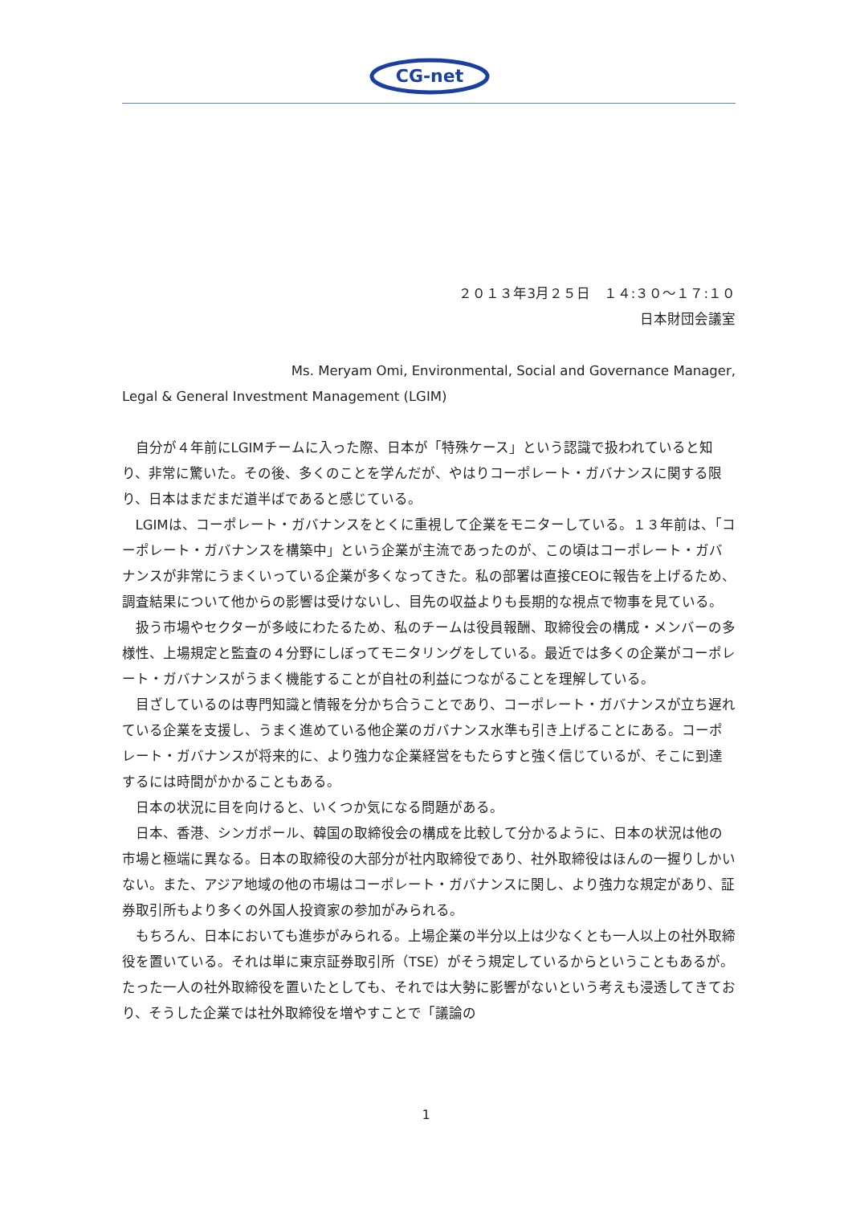CG-net
２０１３年3月２５日　１４:３０～１７:１０
日本財団会議室
Ms. Meryam Omi, Environmental, Social and Governance Manager,
Legal & General Investment Management (LGIM)
自分が４年前にLGIMチームに入った際、日本が「特殊ケース」という認識で扱われていると知り、非常に驚いた。その後、多くのことを学んだが、やはりコーポレート・ガバナンスに関する限り、日本はまだまだ道半ばであると感じている。
LGIMは、コーポレート・ガバナンスをとくに重視して企業をモニターしている。１３年前は、「コーポレート・ガバナンスを構築中」という企業が主流であったのが、この頃はコーポレート・ガバナンスが非常にうまくいっている企業が多くなってきた。私の部署は直接CEOに報告を上げるため、調査結果について他からの影響は受けないし、目先の収益よりも長期的な視点で物事を見ている。
扱う市場やセクターが多岐にわたるため、私のチームは役員報酬、取締役会の構成・メンバーの多様性、上場規定と監査の４分野にしぼってモニタリングをしている。最近では多くの企業がコーポレート・ガバナンスがうまく機能することが自社の利益につながることを理解している。
目ざしているのは専門知識と情報を分かち合うことであり、コーポレート・ガバナンスが立ち遅れている企業を支援し、うまく進めている他企業のガバナンス水準も引き上げることにある。コーポレート・ガバナンスが将来的に、より強力な企業経営をもたらすと強く信じているが、そこに到達するには時間がかかることもある。
日本の状況に目を向けると、いくつか気になる問題がある。
日本、香港、シンガポール、韓国の取締役会の構成を比較して分かるように、日本の状況は他の市場と極端に異なる。日本の取締役の大部分が社内取締役であり、社外取締役はほんの一握りしかいない。また、アジア地域の他の市場はコーポレート・ガバナンスに関し、より強力な規定があり、証券取引所もより多くの外国人投資家の参加がみられる。
もちろん、日本においても進歩がみられる。上場企業の半分以上は少なくとも一人以上の社外取締役を置いている。それは単に東京証券取引所（TSE）がそう規定しているからということもあるが。たった一人の社外取締役を置いたとしても、それでは大勢に影響がないという考えも浸透してきており、そうした企業では社外取締役を増やすことで「議論の
1